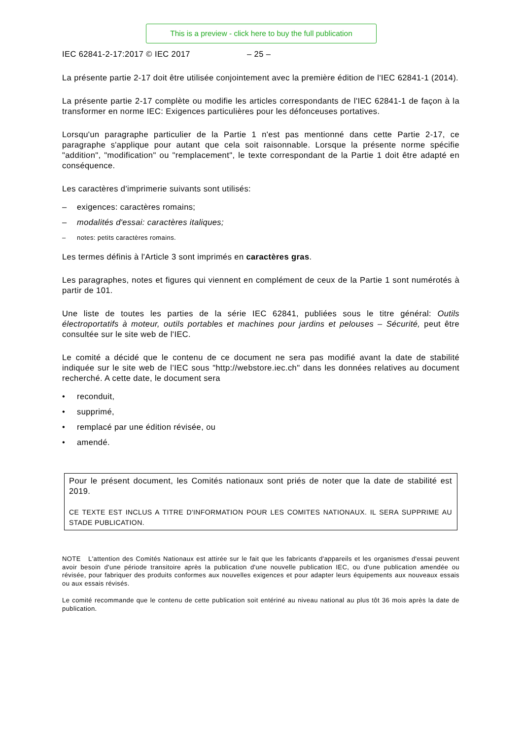This is a preview - click here to buy the full publication
IEC 62841-2-17:2017 © IEC 2017 – 25 –
La présente partie 2-17 doit être utilisée conjointement avec la première édition de l'IEC 62841-1 (2014).
La présente partie 2-17 complète ou modifie les articles correspondants de l'IEC 62841-1 de façon à la transformer en norme IEC: Exigences particulières pour les défonceuses portatives.
Lorsqu'un paragraphe particulier de la Partie 1 n'est pas mentionné dans cette Partie 2-17, ce paragraphe s'applique pour autant que cela soit raisonnable. Lorsque la présente norme spécifie "addition", "modification" ou "remplacement", le texte correspondant de la Partie 1 doit être adapté en conséquence.
Les caractères d'imprimerie suivants sont utilisés:
– exigences: caractères romains;
– modalités d'essai: caractères italiques;
– notes: petits caractères romains.
Les termes définis à l'Article 3 sont imprimés en caractères gras.
Les paragraphes, notes et figures qui viennent en complément de ceux de la Partie 1 sont numérotés à partir de 101.
Une liste de toutes les parties de la série IEC 62841, publiées sous le titre général: Outils électroportatifs à moteur, outils portables et machines pour jardins et pelouses – Sécurité, peut être consultée sur le site web de l'IEC.
Le comité a décidé que le contenu de ce document ne sera pas modifié avant la date de stabilité indiquée sur le site web de l’IEC sous "http://webstore.iec.ch" dans les données relatives au document recherché. A cette date, le document sera
• reconduit,
• supprimé,
• remplacé par une édition révisée, ou
• amendé.
Pour le présent document, les Comités nationaux sont priés de noter que la date de stabilité est 2019.
CE TEXTE EST INCLUS A TITRE D'INFORMATION POUR LES COMITES NATIONAUX. IL SERA SUPPRIME AU STADE PUBLICATION.
NOTE L'attention des Comités Nationaux est attirée sur le fait que les fabricants d'appareils et les organismes d'essai peuvent avoir besoin d'une période transitoire après la publication d'une nouvelle publication IEC, ou d'une publication amendée ou révisée, pour fabriquer des produits conformes aux nouvelles exigences et pour adapter leurs équipements aux nouveaux essais ou aux essais révisés.
Le comité recommande que le contenu de cette publication soit entériné au niveau national au plus tôt 36 mois après la date de publication.